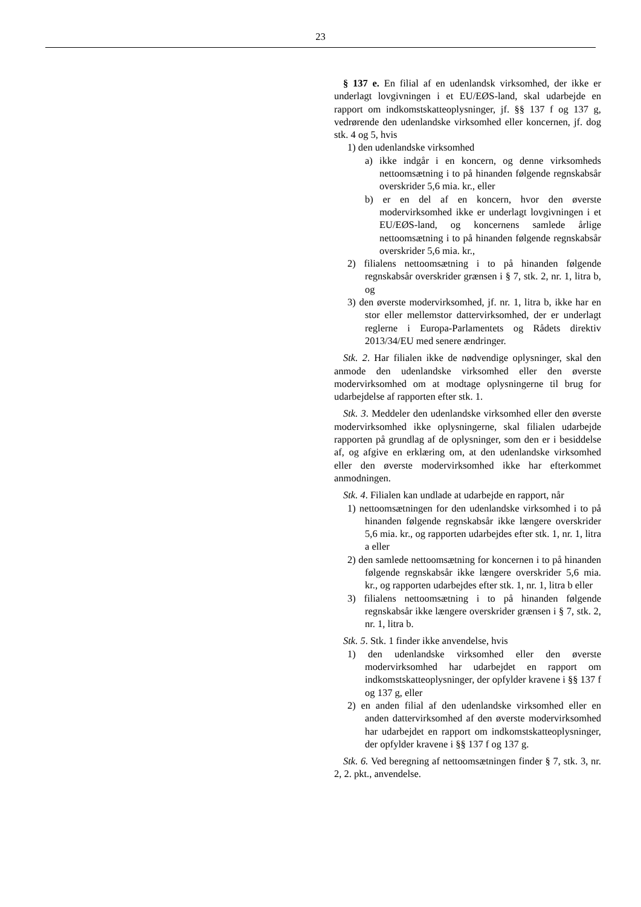23
§ 137 e. En filial af en udenlandsk virksomhed, der ikke er underlagt lovgivningen i et EU/EØS-land, skal udarbejde en rapport om indkomstskatteoplysninger, jf. §§ 137 f og 137 g, vedrørende den udenlandske virksomhed eller koncernen, jf. dog stk. 4 og 5, hvis
1) den udenlandske virksomhed
a) ikke indgår i en koncern, og denne virksomheds nettoomsætning i to på hinanden følgende regnskabsår overskrider 5,6 mia. kr., eller
b) er en del af en koncern, hvor den øverste modervirksomhed ikke er underlagt lovgivningen i et EU/EØS-land, og koncernens samlede årlige nettoomsætning i to på hinanden følgende regnskabsår overskrider 5,6 mia. kr.,
2) filialens nettoomsætning i to på hinanden følgende regnskabsår overskrider grænsen i § 7, stk. 2, nr. 1, litra b, og
3) den øverste modervirksomhed, jf. nr. 1, litra b, ikke har en stor eller mellemstor dattervirksomhed, der er underlagt reglerne i Europa-Parlamentets og Rådets direktiv 2013/34/EU med senere ændringer.
Stk. 2. Har filialen ikke de nødvendige oplysninger, skal den anmode den udenlandske virksomhed eller den øverste modervirksomhed om at modtage oplysningerne til brug for udarbejdelse af rapporten efter stk. 1.
Stk. 3. Meddeler den udenlandske virksomhed eller den øverste modervirksomhed ikke oplysningerne, skal filialen udarbejde rapporten på grundlag af de oplysninger, som den er i besiddelse af, og afgive en erklæring om, at den udenlandske virksomhed eller den øverste modervirksomhed ikke har efterkommet anmodningen.
Stk. 4. Filialen kan undlade at udarbejde en rapport, når
1) nettoomsætningen for den udenlandske virksomhed i to på hinanden følgende regnskabsår ikke længere overskrider 5,6 mia. kr., og rapporten udarbejdes efter stk. 1, nr. 1, litra a eller
2) den samlede nettoomsætning for koncernen i to på hinanden følgende regnskabsår ikke længere overskrider 5,6 mia. kr., og rapporten udarbejdes efter stk. 1, nr. 1, litra b eller
3) filialens nettoomsætning i to på hinanden følgende regnskabsår ikke længere overskrider grænsen i § 7, stk. 2, nr. 1, litra b.
Stk. 5. Stk. 1 finder ikke anvendelse, hvis
1) den udenlandske virksomhed eller den øverste modervirksomhed har udarbejdet en rapport om indkomstskatteoplysninger, der opfylder kravene i §§ 137 f og 137 g, eller
2) en anden filial af den udenlandske virksomhed eller en anden dattervirksomhed af den øverste modervirksomhed har udarbejdet en rapport om indkomstskatteoplysninger, der opfylder kravene i §§ 137 f og 137 g.
Stk. 6. Ved beregning af nettoomsætningen finder § 7, stk. 3, nr. 2, 2. pkt., anvendelse.